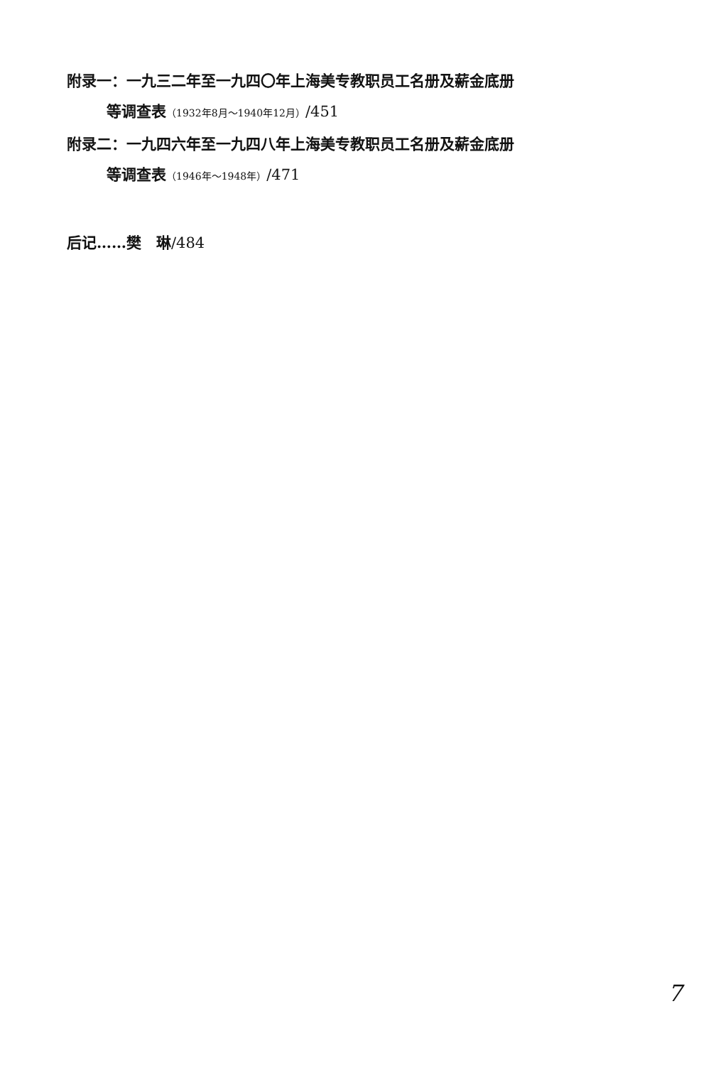附录一：一九三二年至一九四〇年上海美专教职员工名册及薪金底册
等调查表（1932年8月～1940年12月）/451
附录二：一九四六年至一九四八年上海美专教职员工名册及薪金底册
等调查表（1946年～1948年）/471
后记……樊　琳/484
7